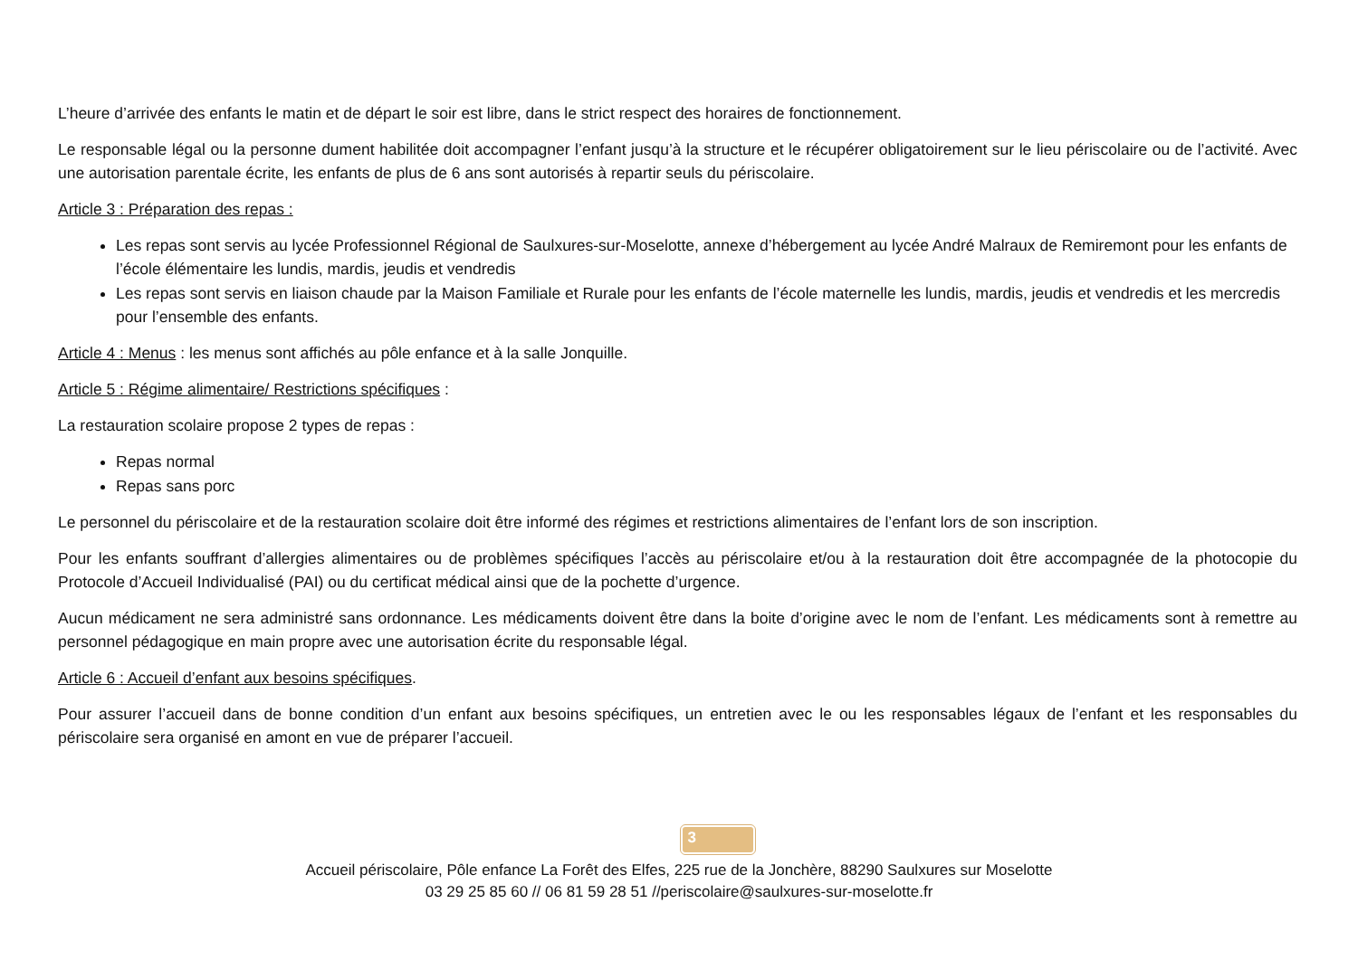L’heure d’arrivée des enfants le matin et de départ le soir est libre, dans le strict respect des horaires de fonctionnement.
Le responsable légal ou la personne dument habilitée doit accompagner l’enfant jusqu’à la structure et le récupérer obligatoirement sur le lieu périscolaire ou de l’activité. Avec une autorisation parentale écrite, les enfants de plus de 6 ans sont autorisés à repartir seuls du périscolaire.
Article 3 : Préparation des repas :
Les repas sont servis au lycée Professionnel Régional de Saulxures-sur-Moselotte, annexe d’hébergement au lycée André Malraux de Remiremont pour les enfants de l’école élémentaire les lundis, mardis, jeudis et vendredis
Les repas sont servis en liaison chaude par la Maison Familiale et Rurale pour les enfants de l’école maternelle les lundis, mardis, jeudis et vendredis et les mercredis pour l’ensemble des enfants.
Article 4 : Menus : les menus sont affichés au pôle enfance et à la salle Jonquille.
Article 5 : Régime alimentaire/ Restrictions spécifiques :
La restauration scolaire propose 2 types de repas :
Repas normal
Repas sans porc
Le personnel du périscolaire et de la restauration scolaire doit être informé des régimes et restrictions alimentaires de l’enfant lors de son inscription.
Pour les enfants souffrant d’allergies alimentaires ou de problèmes spécifiques l’accès au périscolaire et/ou à la restauration doit être accompagnée de la photocopie du Protocole d’Accueil Individualisé (PAI) ou du certificat médical ainsi que de la pochette d’urgence.
Aucun médicament ne sera administré sans ordonnance. Les médicaments doivent être dans la boite d’origine avec le nom de l’enfant. Les médicaments sont à remettre au personnel pédagogique en main propre avec une autorisation écrite du responsable légal.
Article 6 : Accueil d’enfant aux besoins spécifiques.
Pour assurer l’accueil dans de bonne condition d’un enfant aux besoins spécifiques, un entretien avec le ou les responsables légaux de l’enfant et les responsables du périscolaire sera organisé en amont en vue de préparer l’accueil.
3
Accueil périscolaire, Pôle enfance La Forêt des Elfes, 225 rue de la Jonchère, 88290 Saulxures sur Moselotte
03 29 25 85 60 // 06 81 59 28 51 //periscolaire@saulxures-sur-moselotte.fr